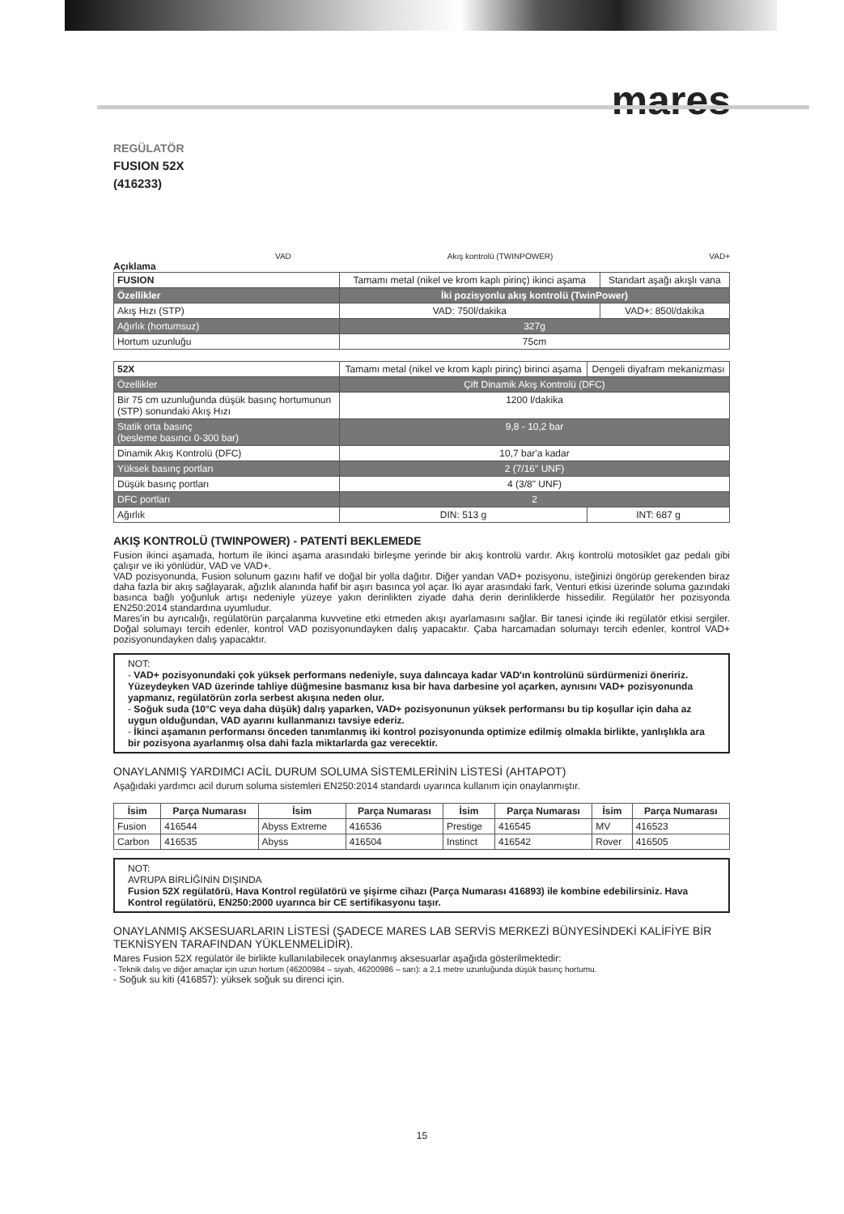mares
REGÜLATÖR
FUSION 52X
(416233)
VAD Akış kontrolü (TWINPOWER) VAD+
Açıklama
| FUSION | Tamamı metal (nikel ve krom kaplı pirinç) ikinci aşama | Standart aşağı akışlı vana |
| Özellikler | İki pozisyonlu akış kontrolü (TwinPower) | |
| Akış Hızı (STP) | VAD: 750l/dakika | VAD+: 850l/dakika |
| Ağırlık (hortumsuz) | 327g | |
| Hortum uzunluğu | 75cm | |
| 52X | Tamamı metal (nikel ve krom kaplı pirinç) birinci aşama | Dengeli diyafram mekanizması |
| Özellikler | Çift Dinamik Akış Kontrolü (DFC) | |
| Bir 75 cm uzunluğunda düşük basınç hortumunun (STP) sonundaki Akış Hızı | 1200 l/dakika | |
| Statik orta basınç (besleme basıncı 0-300 bar) | 9,8 - 10,2 bar | |
| Dinamik Akış Kontrolü (DFC) | 10,7 bar'a kadar | |
| Yüksek basınç portları | 2 (7/16" UNF) | |
| Düşük basınç portları | 4 (3/8" UNF) | |
| DFC portları | 2 | |
| Ağırlık | DIN: 513 g | INT: 687 g |
AKIŞ KONTROLÜ (TWINPOWER) - PATENTİ BEKLEMEDE
Fusion ikinci aşamada, hortum ile ikinci aşama arasındaki birleşme yerinde bir akış kontrolü vardır. Akış kontrolü motosiklet gaz pedalı gibi çalışır ve iki yönlüdür, VAD ve VAD+.
VAD pozisyonunda, Fusion solunum gazını hafif ve doğal bir yolla dağıtır. Diğer yandan VAD+ pozisyonu, isteğinizi öngörüp gerekenden biraz daha fazla bir akış sağlayarak, ağızlık alanında hafif bir aşırı basınca yol açar. İki ayar arasındaki fark, Venturi etkisi üzerinde soluma gazındaki basınca bağlı yoğunluk artışı nedeniyle yüzeye yakın derinlikten ziyade daha derin derinliklerde hissedilir. Regülatör her pozisyonda EN250:2014 standardına uyumludur.
Mares'in bu ayrıcalığı, regülatörün parçalanma kuvvetine etki etmeden akışı ayarlamasını sağlar. Bir tanesi içinde iki regülatör etkisi sergiler. Doğal solumayı tercih edenler, kontrol VAD pozisyonundayken dalış yapacaktır. Çaba harcamadan solumayı tercih edenler, kontrol VAD+ pozisyonundayken dalış yapacaktır.
NOT:
- VAD+ pozisyonundaki çok yüksek performans nedeniyle, suya dalıncaya kadar VAD'ın kontrolünü sürdürmenizi öneririz. Yüzeydeyken VAD üzerinde tahliye düğmesine basmanız kısa bir hava darbesine yol açarken, aynısını VAD+ pozisyonunda yapmanız, regülatörün zorla serbest akışına neden olur.
- Soğuk suda (10°C veya daha düşük) dalış yaparken, VAD+ pozisyonunun yüksek performansı bu tip koşullar için daha az uygun olduğundan, VAD ayarını kullanmanızı tavsiye ederiz.
- İkinci aşamanın performansı önceden tanımlanmış iki kontrol pozisyonunda optimize edilmiş olmakla birlikte, yanlışlıkla ara bir pozisyona ayarlanmış olsa dahi fazla miktarlarda gaz verecektir.
ONAYLANMIŞ YARDIMCI ACİL DURUM SOLUMA SİSTEMLERİNİN LİSTESİ (AHTAPOT)
Aşağıdaki yardımcı acil durum soluma sistemleri EN250:2014 standardı uyarınca kullanım için onaylanmıştır.
| İsim | Parça Numarası | İsim | Parça Numarası | İsim | Parça Numarası | İsim | Parça Numarası |
| --- | --- | --- | --- | --- | --- | --- | --- |
| Fusion | 416544 | Abyss Extreme | 416536 | Prestige | 416545 | MV | 416523 |
| Carbon | 416535 | Abyss | 416504 | Instinct | 416542 | Rover | 416505 |
NOT:
AVRUPA BİRLİĞİNİN DIŞINDA
Fusion 52X regülatörü, Hava Kontrol regülatörü ve şişirme cihazı (Parça Numarası 416893) ile kombine edebilirsiniz. Hava Kontrol regülatörü, EN250:2000 uyarınca bir CE sertifikasyonu taşır.
ONAYLANMIŞ AKSESUARLARIN LİSTESİ (ŞADECE MARES LAB SERVİS MERKEZİ BÜNYESİNDEKİ KALİFİYE BİR TEKNİSYEN TARAFINDAN YÜKLENMELİDİR).
Mares Fusion 52X regülatör ile birlikte kullanılabilecek onaylanmış aksesuarlar aşağıda gösterilmektedir:
- Teknik dalış ve diğer amaçlar için uzun hortum (46200984 – siyah, 46200986 – sarı): a 2,1 metre uzunluğunda düşük basınç hortumu.
- Soğuk su kiti (416857): yüksek soğuk su direnci için.
15